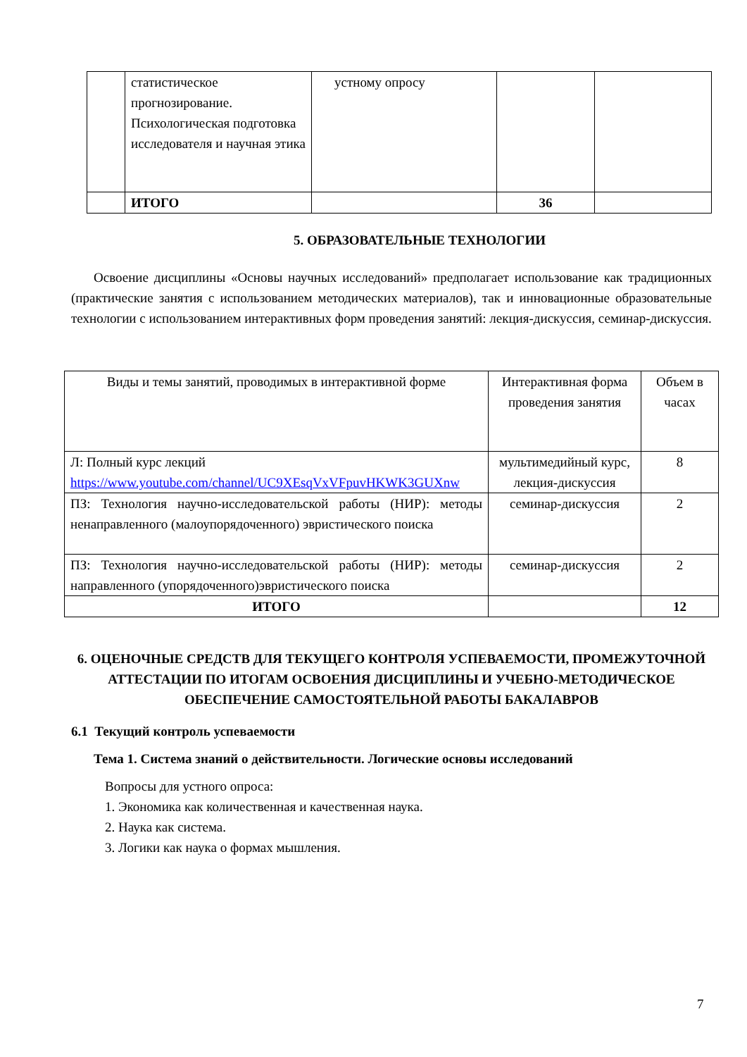| | статистическое прогнозирование. Психологическая подготовка исследователя и научная этика | устному опросу | | |
| | ИТОГО | | 36 | |
5. ОБРАЗОВАТЕЛЬНЫЕ ТЕХНОЛОГИИ
Освоение дисциплины «Основы научных исследований» предполагает использование как традиционных (практические занятия с использованием методических материалов), так и инновационные образовательные технологии с использованием интерактивных форм проведения занятий: лекция-дискуссия, семинар-дискуссия.
| Виды и темы занятий, проводимых в интерактивной форме | Интерактивная форма проведения занятия | Объем в часах |
| Л: Полный курс лекций https://www.youtube.com/channel/UC9XEsqVxVFpuvHKWK3GUXnw | мультимедийный курс, лекция-дискуссия | 8 |
| ПЗ: Технология научно-исследовательской работы (НИР): методы ненаправленного (малоупорядоченного) эвристического поиска | семинар-дискуссия | 2 |
| ПЗ: Технология научно-исследовательской работы (НИР): методы направленного (упорядоченного)эвристического поиска | семинар-дискуссия | 2 |
| ИТОГО | | 12 |
6. ОЦЕНОЧНЫЕ СРЕДСТВ ДЛЯ ТЕКУЩЕГО КОНТРОЛЯ УСПЕВАЕМОСТИ, ПРОМЕЖУТОЧНОЙ АТТЕСТАЦИИ ПО ИТОГАМ ОСВОЕНИЯ ДИСЦИПЛИНЫ И УЧЕБНО-МЕТОДИЧЕСКОЕ ОБЕСПЕЧЕНИЕ САМОСТОЯТЕЛЬНОЙ РАБОТЫ БАКАЛАВРОВ
6.1 Текущий контроль успеваемости
Тема 1. Система знаний о действительности. Логические основы исследований
Вопросы для устного опроса:
1. Экономика как количественная и качественная наука.
2. Наука как система.
3. Логики как наука о формах мышления.
7